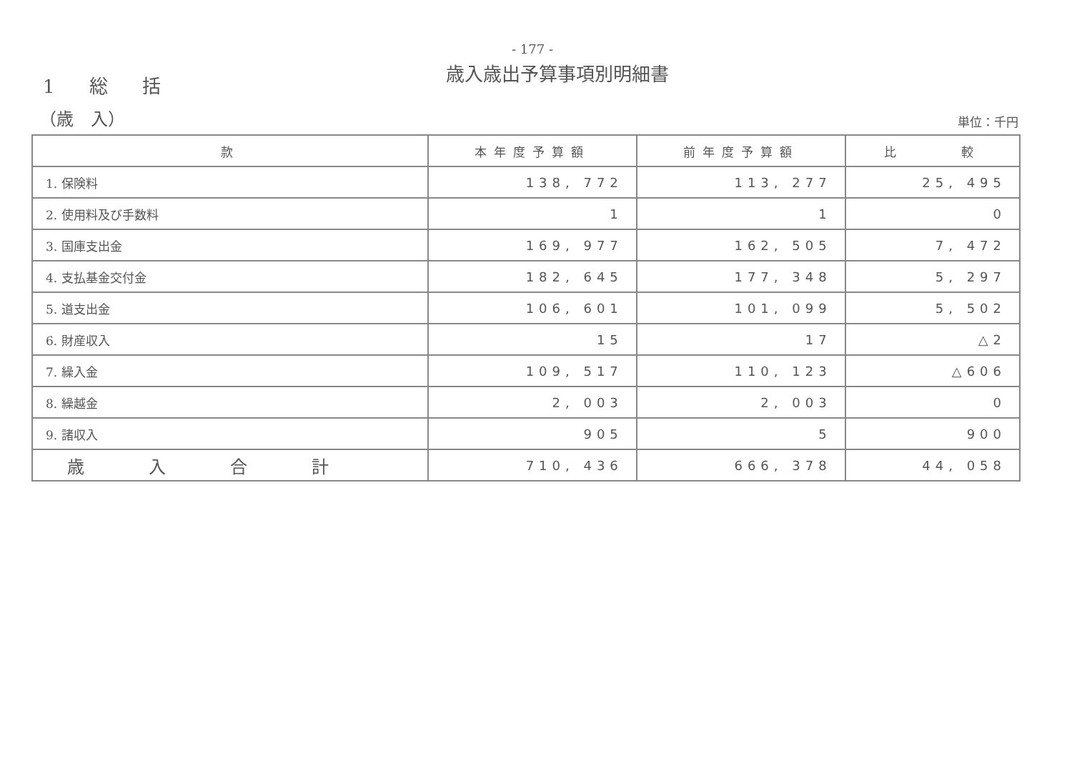- 177 -
歳入歳出予算事項別明細書
1 総 括
（歳　入）
単位：千円
| 款 | 本年度予算額 | 前年度予算額 | 比 較 |
| --- | --- | --- | --- |
| 1. 保険料 | 138, 772 | 113, 277 | 25, 495 |
| 2. 使用料及び手数料 | 1 | 1 | 0 |
| 3. 国庫支出金 | 169, 977 | 162, 505 | 7, 472 |
| 4. 支払基金交付金 | 182, 645 | 177, 348 | 5, 297 |
| 5. 道支出金 | 106, 601 | 101, 099 | 5, 502 |
| 6. 財産収入 | 15 | 17 | △2 |
| 7. 繰入金 | 109, 517 | 110, 123 | △606 |
| 8. 繰越金 | 2, 003 | 2, 003 | 0 |
| 9. 諸収入 | 905 | 5 | 900 |
| 歳入合計 | 710, 436 | 666, 378 | 44, 058 |